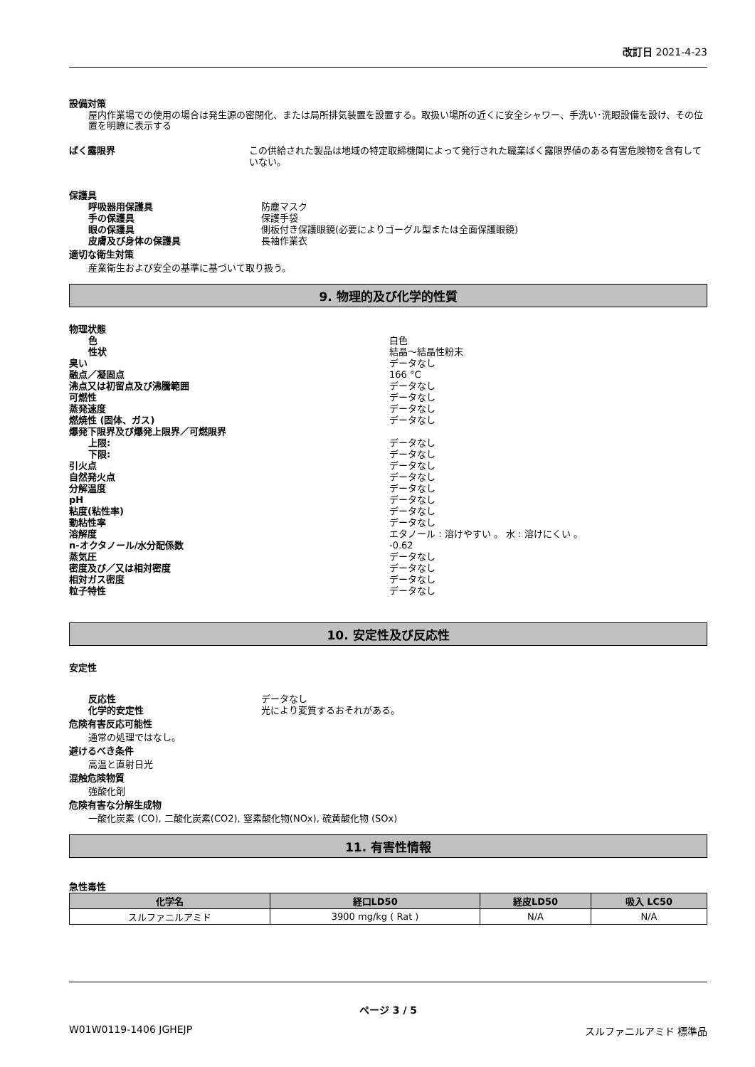改訂日 2021-4-23
設備対策
屋内作業場での使用の場合は発生源の密閉化、または局所排気装置を設置する。取扱い場所の近くに安全シャワー、手洗い･洗眼設備を設け、その位置を明瞭に表示する
ばく露限界 この供給された製品は地域の特定取締機関によって発行された職業ばく露限界値のある有害危険物を含有していない。
保護具
呼吸器用保護具 防塵マスク
手の保護具 保護手袋
眼の保護具 側板付き保護眼鏡(必要によりゴーグル型または全面保護眼鏡)
皮膚及び身体の保護具 長袖作業衣
適切な衛生対策
産業衛生および安全の基準に基づいて取り扱う。
9. 物理的及び化学的性質
物理状態
色 白色
性状 結晶～結晶性粉末
臭い データなし
融点／凝固点 166 °C
沸点又は初留点及び沸騰範囲 データなし
可燃性 データなし
蒸発速度 データなし
燃焼性 (固体、ガス) データなし
爆発下限界及び爆発上限界／可燃限界
上限: データなし
下限: データなし
引火点 データなし
自然発火点 データなし
分解温度 データなし
pH データなし
粘度(粘性率) データなし
動粘性率 データなし
溶解度 エタノール : 溶けやすい 。 水 : 溶けにくい 。
n-オクタノール/水分配係数 -0.62
蒸気圧 データなし
密度及び／又は相対密度 データなし
相対ガス密度 データなし
粒子特性 データなし
10. 安定性及び反応性
安定性
反応性 データなし
化学的安定性 光により変質するおそれがある。
危険有害反応可能性
通常の処理ではなし。
避けるべき条件
高温と直射日光
混触危険物質
強酸化剤
危険有害な分解生成物
一酸化炭素 (CO), 二酸化炭素(CO2), 窒素酸化物(NOx), 硫黄酸化物 (SOx)
11. 有害性情報
急性毒性
| 化学名 | 経口LD50 | 経皮LD50 | 吸入 LC50 |
| --- | --- | --- | --- |
| スルファニルアミド | 3900 mg/kg ( Rat ) | N/A | N/A |
ページ 3 / 5
W01W0119-1406 JGHEJP スルファニルアミド 標準品